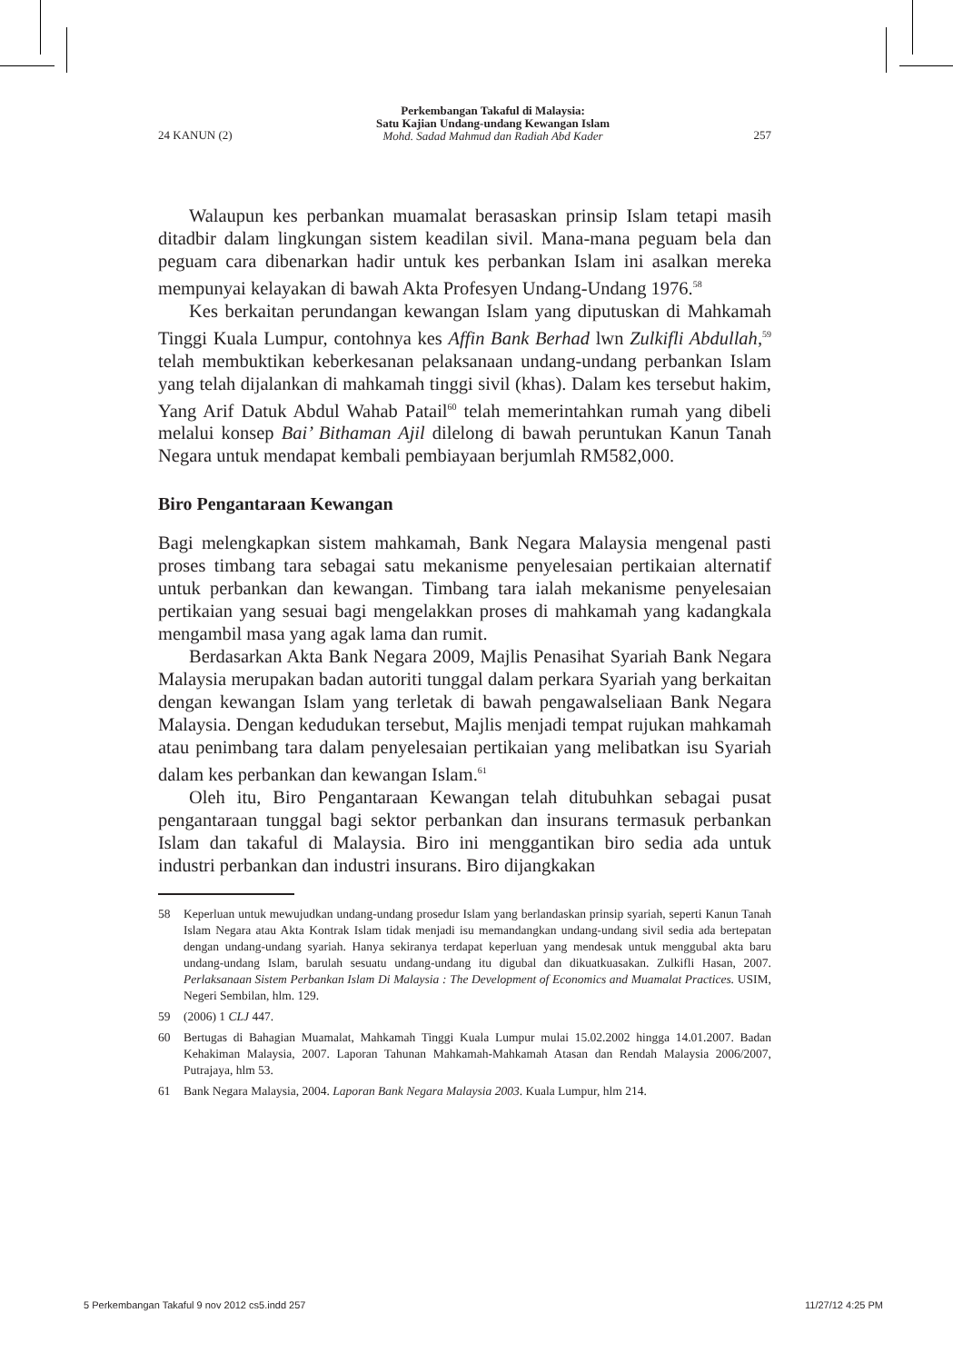24 KANUN (2)
Perkembangan Takaful di Malaysia:
Satu Kajian Undang-undang Kewangan Islam
Mohd. Sadad Mahmud dan Radiah Abd Kader
257
Walaupun kes perbankan muamalat berasaskan prinsip Islam tetapi masih ditadbir dalam lingkungan sistem keadilan sivil. Mana-mana peguam bela dan peguam cara dibenarkan hadir untuk kes perbankan Islam ini asalkan mereka mempunyai kelayakan di bawah Akta Profesyen Undang-Undang 1976.<sup>58</sup>
Kes berkaitan perundangan kewangan Islam yang diputuskan di Mahkamah Tinggi Kuala Lumpur, contohnya kes Affin Bank Berhad lwn Zulkifli Abdullah,<sup>59</sup> telah membuktikan keberkesanan pelaksanaan undang-undang perbankan Islam yang telah dijalankan di mahkamah tinggi sivil (khas). Dalam kes tersebut hakim, Yang Arif Datuk Abdul Wahab Patail<sup>60</sup> telah memerintahkan rumah yang dibeli melalui konsep Bai’ Bithaman Ajil dilelong di bawah peruntukan Kanun Tanah Negara untuk mendapat kembali pembiayaan berjumlah RM582,000.
Biro Pengantaraan Kewangan
Bagi melengkapkan sistem mahkamah, Bank Negara Malaysia mengenal pasti proses timbang tara sebagai satu mekanisme penyelesaian pertikaian alternatif untuk perbankan dan kewangan. Timbang tara ialah mekanisme penyelesaian pertikaian yang sesuai bagi mengelakkan proses di mahkamah yang kadangkala mengambil masa yang agak lama dan rumit.
Berdasarkan Akta Bank Negara 2009, Majlis Penasihat Syariah Bank Negara Malaysia merupakan badan autoriti tunggal dalam perkara Syariah yang berkaitan dengan kewangan Islam yang terletak di bawah pengawalseliaan Bank Negara Malaysia. Dengan kedudukan tersebut, Majlis menjadi tempat rujukan mahkamah atau penimbang tara dalam penyelesaian pertikaian yang melibatkan isu Syariah dalam kes perbankan dan kewangan Islam.<sup>61</sup>
Oleh itu, Biro Pengantaraan Kewangan telah ditubuhkan sebagai pusat pengantaraan tunggal bagi sektor perbankan dan insurans termasuk perbankan Islam dan takaful di Malaysia. Biro ini menggantikan biro sedia ada untuk industri perbankan dan industri insurans. Biro dijangkakan
58 Keperluan untuk mewujudkan undang-undang prosedur Islam yang berlandaskan prinsip syariah, seperti Kanun Tanah Islam Negara atau Akta Kontrak Islam tidak menjadi isu memandangkan undang-undang sivil sedia ada bertepatan dengan undang-undang syariah. Hanya sekiranya terdapat keperluan yang mendesak untuk menggubal akta baru undang-undang Islam, barulah sesuatu undang-undang itu digubal dan dikuatkuasakan. Zulkifli Hasan, 2007. Perlaksanaan Sistem Perbankan Islam Di Malaysia : The Development of Economics and Muamalat Practices. USIM, Negeri Sembilan, hlm. 129.
59 (2006) 1 CLJ 447.
60 Bertugas di Bahagian Muamalat, Mahkamah Tinggi Kuala Lumpur mulai 15.02.2002 hingga 14.01.2007. Badan Kehakiman Malaysia, 2007. Laporan Tahunan Mahkamah-Mahkamah Atasan dan Rendah Malaysia 2006/2007, Putrajaya, hlm 53.
61 Bank Negara Malaysia, 2004. Laporan Bank Negara Malaysia 2003. Kuala Lumpur, hlm 214.
5 Perkembangan Takaful 9 nov 2012 cs5.indd 257 11/27/12 4:25 PM